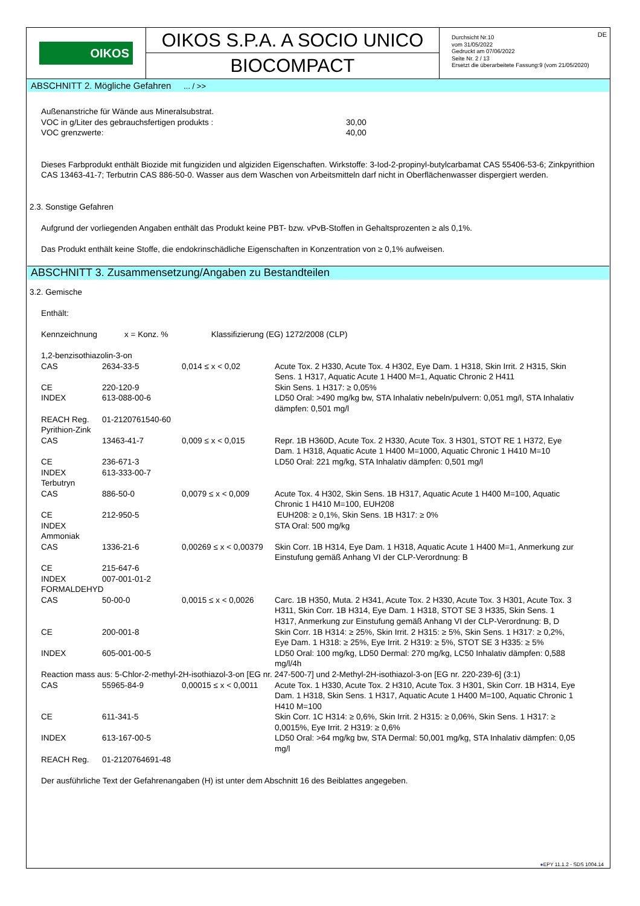OIKOS
OIKOS S.P.A. A SOCIO UNICO
BIOCOMPACT
Durchsicht Nr.10
vom 31/05/2022
Gedruckt am 07/06/2022
Seite Nr. 2 / 13
Ersetzt die überarbeitete Fassung:9 (vom 21/05/2020)
DE
ABSCHNITT 2. Mögliche Gefahren ... / >>
Außenanstriche für Wände aus Mineralsubstrat.
| VOC in g/Liter des gebrauchsfertigen produkts : | 30,00 |
| VOC grenzwerte: | 40,00 |
Dieses Farbprodukt enthält Biozide mit fungiziden und algiziden Eigenschaften. Wirkstoffe: 3-Iod-2-propinyl-butylcarbamat CAS 55406-53-6; Zinkpyrithion CAS 13463-41-7; Terbutrin CAS 886-50-0. Wasser aus dem Waschen von Arbeitsmitteln darf nicht in Oberflächenwasser dispergiert werden.
2.3. Sonstige Gefahren
Aufgrund der vorliegenden Angaben enthält das Produkt keine PBT- bzw. vPvB-Stoffen in Gehaltsprozenten ≥ als 0,1%.
Das Produkt enthält keine Stoffe, die endokrinschädliche Eigenschaften in Konzentration von ≥ 0,1% aufweisen.
ABSCHNITT 3. Zusammensetzung/Angaben zu Bestandteilen
3.2. Gemische
Enthält:
Kennzeichnung x = Konz. % Klassifizierung (EG) 1272/2008 (CLP)
| 1,2-benzisothiazolin-3-on | | | |
| CAS | 2634-33-5 | 0,014 ≤ x < 0,02 | Acute Tox. 2 H330, Acute Tox. 4 H302, Eye Dam. 1 H318, Skin Irrit. 2 H315, Skin Sens. 1 H317, Aquatic Acute 1 H400 M=1, Aquatic Chronic 2 H411 |
| CE | 220-120-9 | | Skin Sens. 1 H317: ≥ 0,05% |
| INDEX | 613-088-00-6 | | LD50 Oral: >490 mg/kg bw, STA Inhalativ nebeln/pulvern: 0,051 mg/l, STA Inhalativ dämpfen: 0,501 mg/l |
| REACH Reg. | 01-2120761540-60 | | |
| Pyrithion-Zink | | | |
| CAS | 13463-41-7 | 0,009 ≤ x < 0,015 | Repr. 1B H360D, Acute Tox. 2 H330, Acute Tox. 3 H301, STOT RE 1 H372, Eye Dam. 1 H318, Aquatic Acute 1 H400 M=1000, Aquatic Chronic 1 H410 M=10 |
| CE | 236-671-3 | | LD50 Oral: 221 mg/kg, STA Inhalativ dämpfen: 0,501 mg/l |
| INDEX | 613-333-00-7 | | |
| Terbutryn | | | |
| CAS | 886-50-0 | 0,0079 ≤ x < 0,009 | Acute Tox. 4 H302, Skin Sens. 1B H317, Aquatic Acute 1 H400 M=100, Aquatic Chronic 1 H410 M=100, EUH208 |
| CE | 212-950-5 | | EUH208: ≥ 0,1%, Skin Sens. 1B H317: ≥ 0% |
| INDEX | | | STA Oral: 500 mg/kg |
| Ammoniak | | | |
| CAS | 1336-21-6 | 0,00269 ≤ x < 0,00379 | Skin Corr. 1B H314, Eye Dam. 1 H318, Aquatic Acute 1 H400 M=1, Anmerkung zur Einstufung gemäß Anhang VI der CLP-Verordnung: B |
| CE | 215-647-6 | | |
| INDEX | 007-001-01-2 | | |
| FORMALDEHYD | | | |
| CAS | 50-00-0 | 0,0015 ≤ x < 0,0026 | Carc. 1B H350, Muta. 2 H341, Acute Tox. 2 H330, Acute Tox. 3 H301, Acute Tox. 3 H311, Skin Corr. 1B H314, Eye Dam. 1 H318, STOT SE 3 H335, Skin Sens. 1 H317, Anmerkung zur Einstufung gemäß Anhang VI der CLP-Verordnung: B, D |
| CE | 200-001-8 | | Skin Corr. 1B H314: ≥ 25%, Skin Irrit. 2 H315: ≥ 5%, Skin Sens. 1 H317: ≥ 0,2%, Eye Dam. 1 H318: ≥ 25%, Eye Irrit. 2 H319: ≥ 5%, STOT SE 3 H335: ≥ 5% |
| INDEX | 605-001-00-5 | | LD50 Oral: 100 mg/kg, LD50 Dermal: 270 mg/kg, LC50 Inhalativ dämpfen: 0,588 mg/l/4h |
| Reaction mass aus: 5-Chlor-2-methyl-2H-isothiazol-3-on [EG nr. 247-500-7] und 2-Methyl-2H-isothiazol-3-on [EG nr. 220-239-6] (3:1) | | | |
| CAS | 55965-84-9 | 0,00015 ≤ x < 0,0011 | Acute Tox. 1 H330, Acute Tox. 2 H310, Acute Tox. 3 H301, Skin Corr. 1B H314, Eye Dam. 1 H318, Skin Sens. 1 H317, Aquatic Acute 1 H400 M=100, Aquatic Chronic 1 H410 M=100 |
| CE | 611-341-5 | | Skin Corr. 1C H314: ≥ 0,6%, Skin Irrit. 2 H315: ≥ 0,06%, Skin Sens. 1 H317: ≥ 0,0015%, Eye Irrit. 2 H319: ≥ 0,6% |
| INDEX | 613-167-00-5 | | LD50 Oral: >64 mg/kg bw, STA Dermal: 50,001 mg/kg, STA Inhalativ dämpfen: 0,05 mg/l |
| REACH Reg. | 01-2120764691-48 | | |
Der ausführliche Text der Gefahrenangaben (H) ist unter dem Abschnitt 16 des Beiblattes angegeben.
●EPY 11.1.2 - SDS 1004.14